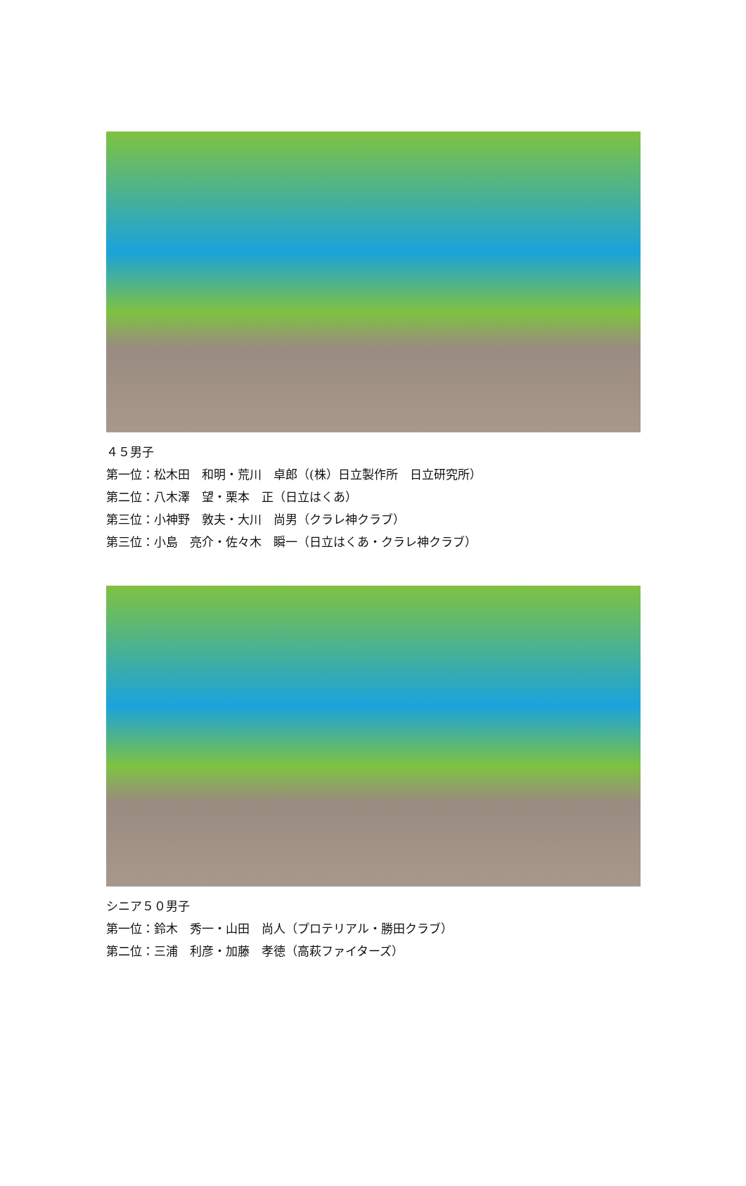４５男子
第一位：松木田　和明・荒川　卓郎（(株）日立製作所　日立研究所）
第二位：八木澤　望・栗本　正（日立はくあ）
第三位：小神野　敦夫・大川　尚男（クラレ神クラブ）
第三位：小島　亮介・佐々木　瞬一（日立はくあ・クラレ神クラブ）
シニア５０男子
第一位：鈴木　秀一・山田　尚人（プロテリアル・勝田クラブ）
第二位：三浦　利彦・加藤　孝徳（高萩ファイターズ）